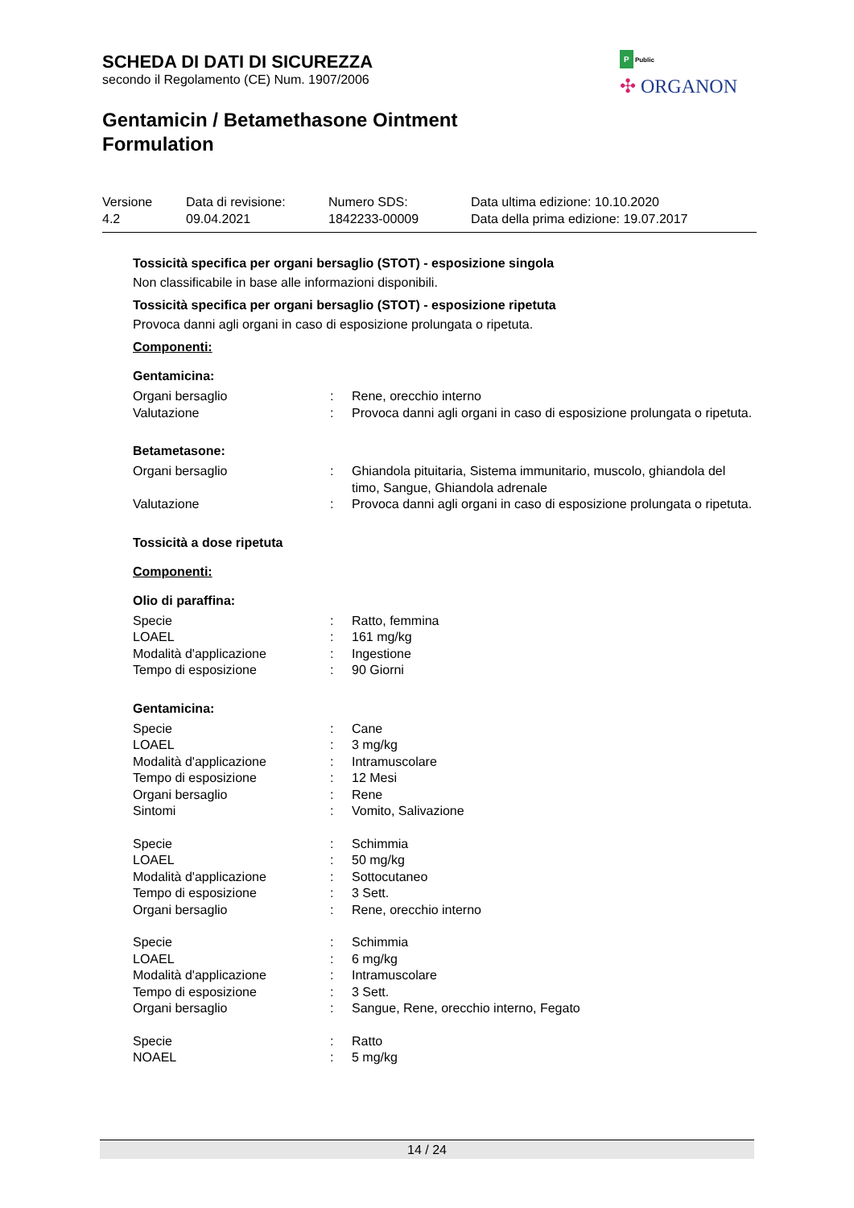SCHEDA DI DATI DI SICUREZZA
secondo il Regolamento (CE) Num. 1907/2006
Gentamicin / Betamethasone Ointment
Formulation
P Public
✣ ORGANON
| Versione 4.2 | Data di revisione: 09.04.2021 | Numero SDS: 1842233-00009 | Data ultima edizione: 10.10.2020 Data della prima edizione: 19.07.2017 |
Tossicità specifica per organi bersaglio (STOT) - esposizione singola
Non classificabile in base alle informazioni disponibili.
Tossicità specifica per organi bersaglio (STOT) - esposizione ripetuta
Provoca danni agli organi in caso di esposizione prolungata o ripetuta.
Componenti:
Gentamicina:
| Organi bersaglio | : | Rene, orecchio interno |
| Valutazione | : | Provoca danni agli organi in caso di esposizione prolungata o ripetuta. |
Betametasone:
| Organi bersaglio | : | Ghiandola pituitaria, Sistema immunitario, muscolo, ghiandola del timo, Sangue, Ghiandola adrenale |
| Valutazione | : | Provoca danni agli organi in caso di esposizione prolungata o ripetuta. |
Tossicità a dose ripetuta
Componenti:
Olio di paraffina:
| Specie | : | Ratto, femmina |
| LOAEL | : | 161 mg/kg |
| Modalità d'applicazione | : | Ingestione |
| Tempo di esposizione | : | 90 Giorni |
Gentamicina:
| Specie | : | Cane |
| LOAEL | : | 3 mg/kg |
| Modalità d'applicazione | : | Intramuscolare |
| Tempo di esposizione | : | 12 Mesi |
| Organi bersaglio | : | Rene |
| Sintomi | : | Vomito, Salivazione |
| Specie | : | Schimmia |
| LOAEL | : | 50 mg/kg |
| Modalità d'applicazione | : | Sottocutaneo |
| Tempo di esposizione | : | 3 Sett. |
| Organi bersaglio | : | Rene, orecchio interno |
| Specie | : | Schimmia |
| LOAEL | : | 6 mg/kg |
| Modalità d'applicazione | : | Intramuscolare |
| Tempo di esposizione | : | 3 Sett. |
| Organi bersaglio | : | Sangue, Rene, orecchio interno, Fegato |
| Specie | : | Ratto |
| NOAEL | : | 5 mg/kg |
14 / 24